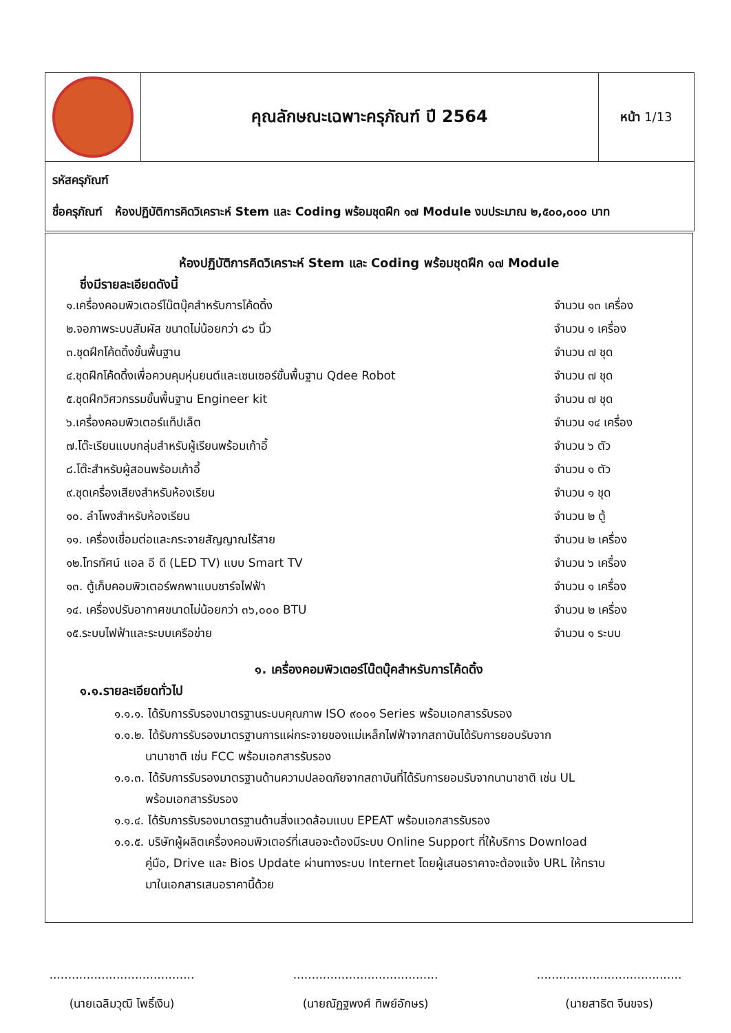| | คุณลักษณะเฉพาะครุภัณฑ์ ปี 2564 | หน้า 1/13 |
| รหัสครุภัณฑ์ ชื่อครุภัณฑ์ ห้องปฏิบัติการคิดวิเคราะห์ Stem และ Coding พร้อมชุดฝึก ๑๗ Module งบประมาณ ๒,๕๐๐,๐๐๐ บาท | | |
ห้องปฏิบัติการคิดวิเคราะห์ Stem และ Coding พร้อมชุดฝึก ๑๗ Module
ซึ่งมีรายละเอียดดังนี้
| ๑.เครื่องคอมพิวเตอร์โน๊ตบุ๊คสำหรับการโค้ดดิ้ง | จำนวน ๑๓ เครื่อง |
| ๒.จอภาพระบบสัมผัส ขนาดไม่น้อยกว่า ๘๖ นิ้ว | จำนวน ๑ เครื่อง |
| ๓.ชุดฝึกโค้ดดิ้งขั้นพื้นฐาน | จำนวน ๗ ชุด |
| ๔.ชุดฝึกโค้ดดิ้งเพื่อควบคุมหุ่นยนต์และเซนเซอร์ขั้นพื้นฐาน Qdee Robot | จำนวน ๗ ชุด |
| ๕.ชุดฝึกวิศวกรรมขั้นพื้นฐาน Engineer kit | จำนวน ๗ ชุด |
| ๖.เครื่องคอมพิวเตอร์แท็ปเล็ต | จำนวน ๑๔ เครื่อง |
| ๗.โต๊ะเรียนแบบกลุ่มสำหรับผู้เรียนพร้อมเก้าอี้ | จำนวน ๖ ตัว |
| ๘.โต๊ะสำหรับผู้สอนพร้อมเก้าอี้ | จำนวน ๑ ตัว |
| ๙.ชุดเครื่องเสียงสำหรับห้องเรียน | จำนวน ๑ ชุด |
| ๑๐. ลำโพงสำหรับห้องเรียน | จำนวน ๒ ตู้ |
| ๑๑. เครื่องเชื่อมต่อและกระจายสัญญาณไร้สาย | จำนวน ๒ เครื่อง |
| ๑๒.โทรทัศน์ แอล อี ดี (LED TV) แบบ Smart TV | จำนวน ๖ เครื่อง |
| ๑๓. ตู้เก็บคอมพิวเตอร์พกพาแบบชาร์จไฟฟ้า | จำนวน ๑ เครื่อง |
| ๑๔. เครื่องปรับอากาศขนาดไม่น้อยกว่า ๓๖,๐๐๐ BTU | จำนวน ๒ เครื่อง |
| ๑๕.ระบบไฟฟ้าและระบบเครือข่าย | จำนวน ๑ ระบบ |
๑. เครื่องคอมพิวเตอร์โน๊ตบุ๊คสำหรับการโค้ดดิ้ง
๑.๑.รายละเอียดทั่วไป
๑.๑.๑. ได้รับการรับรองมาตรฐานระบบคุณภาพ ISO ๙๐๐๑ Series พร้อมเอกสารรับรอง
๑.๑.๒. ได้รับการรับรองมาตรฐานการแผ่กระจายของแม่เหล็กไฟฟ้าจากสถาบันได้รับการยอบรับจาก
นานาชาติ เช่น FCC พร้อมเอกสารรับรอง
๑.๑.๓. ได้รับการรับรองมาตรฐานด้านความปลอดภัยจากสถาบันที่ได้รับการยอมรับจากนานาชาติ เช่น UL
พร้อมเอกสารรับรอง
๑.๑.๔. ได้รับการรับรองมาตรฐานด้านสิ่งแวดล้อมแบบ EPEAT พร้อมเอกสารรับรอง
๑.๑.๕. บริษัทผู้ผลิตเครื่องคอมพิวเตอร์ที่เสนอจะต้องมีระบบ Online Support ที่ให้บริการ Download
คู่มือ, Drive และ Bios Update ผ่านทางระบบ Internet โดยผู้เสนอราคาจะต้องแจ้ง URL ให้ทราบ
มาในเอกสารเสนอราคานี้ด้วย
.......................................
(นายเฉลิมวุฒิ โพธิ์เงิน)
.......................................
(นายณัฏฐพงศ์ ทิพย์อักษร)
.......................................
(นายสาธิต จีนขจร)